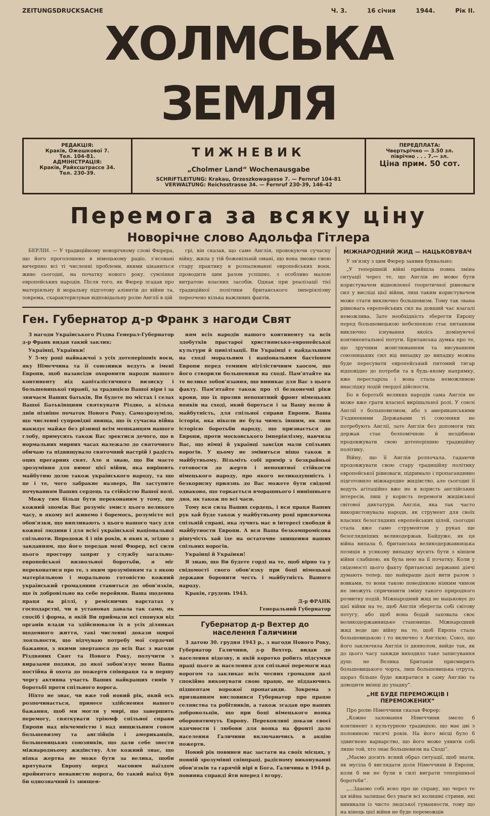ZEITUNGSDRUCKSACHE Ч. 3. 16 січня 1944. Рік II.
ХОЛМСЬКА ЗЕМЛЯ
РЕДАКЦІЯ:
Краків, Ожешкової 7.
Тел. 104-81.
АДМІНІСТРАЦІЯ:
Краків, Райхсштрассе 34.
Тел. 230-39.
ТИЖНЕВИК
„Cholmer Land“ Wochenausgabe
SCHRIFTLEITUNG: Krakau, Orzeszkowagasse 7. — Fernruf 104-81
VERWALTUNG: Reichsstrasse 34. — Fernruf 230-39, 146-42
ПЕРЕДПЛАТА:
Чвертьрічно — 3.50 зл.
піврічно . . . 7.— зл.
Ціна прим. 50 сот.
Перемога за всяку ціну
Новорічне слово Адольфа Гітлера
БЕРЛІН. — У традиційному новорічному слові Фюрера, що його проголошено в німецькому радіо, з'ясовані вичерпно всі ті численні проблеми, якими цікавиться живо сьогодні, на початку нового року, сумління европейських народів. Після того, як Фюрер згадав про матеріяльну й моральну підготову аліянтів до війни та, зокрема, схарактеризував відповідальну ролю Англії в цій
грі, він сказав, що саме Англія, провокуючи сучасну війну, жила у тій божевільній омані, що вона зможе свою стару практику в розпалюванні европейських воєн, проводити цим разом успішно, з особливо малою витратою власних засобів. Однак при реалізації тієї традиційної політики британського імперіялізму переочено кілька важливих фактів.
Ген. Губернатор д-р Франк з нагоди Свят
З нагоди Українського Різдва Генерал-Губернатор д-р Франк видав такий заклик:
Українці, Українки!
У 5-му році найважчої з усіх дотеперішніх воєн, яку Німеччина та її союзники ведуть в імені Европи, щоб назавсіди охоронити народи нашого континенту від капіталістичного визиску і большевицької тиранії, за традицією Вашої віри і за звичаєм Ваших батьків, Ви будете по містах і селах Вашої Батьківщини святкувати Різдво, а кілька днів пізніше початок Нового Року. Самозрозуміло, що численні супровідні явища, що їх сучасна війна накидує майже без різниці всім мешканцям нашого глобу, примусить також Вас зректися дечого, що в нормальних мирних часах належало до святочного обичаю та підвищувало святочний настрій і радість оцих прегарних свят. Але я знаю, що Ви маєте зрозуміння для вимог цієї війни, яка вирішить майбутню долю також українського народу, та що це і те, чого забракне назверх, Ви заступите почуванням Ваших сердець та стійкістю Вашої волі.
Можу тим більш бути переконаним у тому, що кожний зпоміж Вас розуміє змисл цього великого часу, в якому всі живемо і боремось, розумієте всі обов'язки, що випливають з цього нашого часу для кожної людини і для всієї української національної спільноти. Впродовж 4 і пів років, в яких я, згідно з завданням, що його передав мені Фюрер, всі сили цього простору запряг у службу загально-европейської визвольної боротьби, я міг переконатися про те, з яким зрозумінням та з якою матеріяльною і моральною готовістю кожний український громадянин ставиться до обов'язків, що їх добровільно на себе перейняв. Ваша щоденна праця на ріллі, у ремісничих варстатах у господарстві, чи в установах давала так само, як спосіб і форма, в якій Ви приймали всі спонуки від органів влади та здійснювали їх в усіх ділянках щоденного життя, такі численні докази щирої лояльности, що відчуваю потребу мої сердечні бажання, з якими звертаюся до всіх Вас з нагоди Різдвяних Свят та Нового Року, получити з виразами подяки, до якої зобов'язує мене Ваша постійна й охота до пожертв співпраця та в першу чергу активна участь Ваших найкращих синів у боротьбі проти спільного ворога.
Ніхто не знає, чи вже той новий рік, який ось розпочинається, принесе здійснення нашого бажання, щоб ми могли у мирі, що завершить перемогу, святкувати тріюмф спільної справи Европи над нікчемністю і над нищильним гоном большевизму та англійців і американців, большевицьких союзників, що дали себе звести міжнародньому жидівству. Але кожний знає, що ніяка жертва не може бути за велика, щоби врятувати Европу перед масовим наїздом пройнятого ненавистю ворога, бо такий наїзд був би однозначний із знищен-
ням всіх народів нашого континенту та всіх здобутків прастарої християнсько-европейської культури й цивілізації. Ви Українці є найдальшим на сході моральним і національним бастіоном Европи перед темним нігілістичним хаосом, що його створили большевики на сході. Пам'ятайте на те велике зобов'язання, що виникає для Вас з цього факту. Пам'ятайте також про ті безконечні ріки крови, що їх пролив непохитний фронт німецьких вояків на сході, який бореться і за Вашу волю й майбутність, для спільної справи Европи. Ваша історія, яка ніколи не була чимсь іншим, як лиш історією боротьби народу, що признається до Европи, проти московського імперіялізму, навчила Вас, що німці й українці завсіди мали спільних ворогів. У цьому не зміниться ніщо також в майбутньому. Візьміть собі примір з безкрайньої готовости до жертв і непохитної стійкости німецького народу, про якого великодушність і безкорисну приязнь до Вас можете бути свідомі однаково, що торкається вчорашнього і нинішнього дня, як також по всі часи.
Тому вся сила Ваших сердець, і вся праця Ваших рук хай буде також у майбутньому році присвячена спільній справі, яка лучить нас в інтересі свободи й майбутности Европи. А вся Ваша безкомпромісова рішучість хай іде на остаточне знищення наших спільних ворогів.
Українці й Українки!
Я знаю, що Ви будете горді на те, щоб вірно та у свідомості свого обов'язку при боці німецької держави боронити честь і майбутність Вашого народу.
Краків, грудень 1943.
Д-р ФРАНК
Генеральний Губернатор
Губернатор д-р Вехтер до населення Галичини
З датою 30. грудня 1943 р., з нагоди Нового Року, Губернатор Галичини, д-р Вехтер, видав до населення відозву, в якій коротко робить підсумки праці цього ж населення для спільної перемоги над ворогом та закликає всіх чесних громадян далі спокійно виконувати свою працю, не піддаючись підшептам ворожої пропаганди. Зокрема з признанням висловився Губернатор про працю селянства та робітників, а також згадав про наших добровольців, що при боці німецького вояка оборонятимуть Европу. Переконливі докази своєї вдячности і любови для вояка на фронті дало населення Галичини включаючись в акцію пожертв.
Новий рік повинен нас застати на своїх місцях, у повній зрозумінні співпраці, радісному виконуванні обов'язків та гарячій вірі в Бога. Галичина в 1944 р. повинна справді йти вперед і вгору.
МІЖНАРОДНИЙ ЖИД — НАЦЬКОВУВАЧ
У зв'язку з цим Фюрер заявив буквально:
„У теперішній війні прийшла повна зміна ситуації через те, що Англія не може бути користувачем відновленої теоретичної рівноваги сил у висліді цієї війни, лиш таким користувачем може стати виключно большевизм. Тому так звана рівновага европейських сил на довший час взагалі неможлива. Зате необхідність зберегти Европу перед большевицькою небезпекою стає питанням виключно існування якоїсь домінуючої континентальної потуги. Британська думка про те, що зручним жонглюванням та висуванням союзницьких сил від випадку до випадку можна буде пересувати европейський питомий тягар відповідно до потреби та в будь-якому напрямку, вже перестаріла і вона стала неможливою внаслідку подій твердої дійсности.
Бо в боротьбі великих народів сама Англія не може вже грати власної вирішальної ролі. У союзі Англії з большевизмом, або з американськими З'єдиненими Державами ті союзники не потребують Англії, зате Англія без допомоги тих держав стає безпомічною й нездібною продовжувати свою дотеперішню традиційну політику.
Війну, що її Англія розпочала, гадаючи продовжувати свою стару традиційну політику европейської рівноваги, підримало і пропагандивно підготовило міжнародне жидівство, але сьогодні її ведуть агітаційно вже не в користь англійських інтересів, лиш у користь перемоги жидівської світової диктатури. Англія, яка так часто використовувала народи, як струмент для своїх власних безоглядних европейських цілей, сьогодні стала вже саме струментом у руках ще безоглядніших великодержав. Байдуже, як ця війна випала б, британська великодержавницька позиція в усякому випадку мусить бути з кінцем війни слабшою, як була нею на її початку. Коли у свідомості цього факту британські державні діячі думають тепер, що найкраще далі вити разом з вовками, то вони такою поведінкою ніяким чином не зможуть спричинити зміну такого природного розвитку подій. Міжнародний жид не нацьковує до цієї війни на те, щоб Англія зберегла собі світову потугу, або щоб вона бодай заховала своє великодержавницьке становище. Міжнародний жид веде цю війну на те, щоб Европа стала большевицькою і то включно з Англією. Союз, що його заключила Англія із дияволом, вийде так, як до цього часу завжди виходило таке записування душ: не Велика Британія присмирить большевицького чорта, лиш большевицька отрута, щораз більше буде вжиратися в саму Англію та доводити вкінці до упадку”.
„НЕ БУДЕ ПЕРЕМОЖЦІВ І ПЕРЕМОЖЕНИХ“
Про ролю Німеччини сказав Фюрер:
„Кожне заломання Німеччини змело б континент з культурною традицією, що має дві з половиною тисячі років. На його місці було б здвигнене варварство, що його може уявити собі лише той, хто знає большевизм на Сході“.
„Маємо досить ясний образ ситуації, щоб знати, як мусіла б виглядати доля Німеччини й Европи, коли б ми не були в силі виграти теперішньої боротьби“.
„...Здаємо собі ясно про це справу, що через те ця війна залишає без уваги всі колишні стрими, які виникали із чисто людської гуманности, тому що на кінець цієї війни не буде переможців